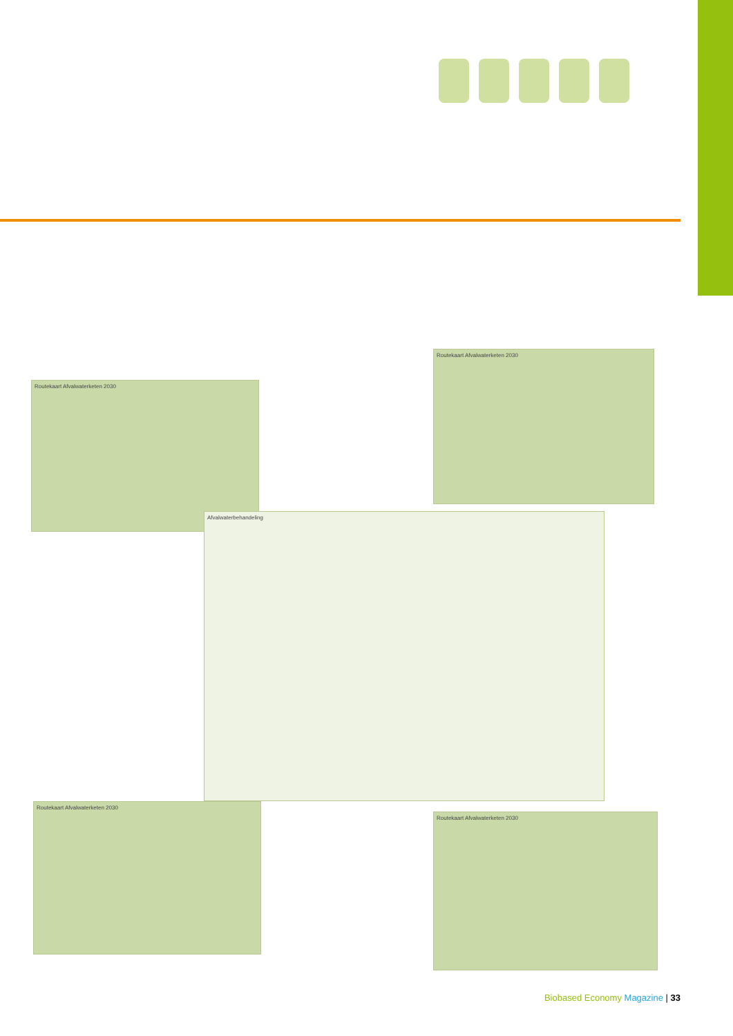Routekaart Afvalwaterketen 2030
Routekaart Afvalwaterketen 2030
Afvalwaterbehandeling
Routekaart Afvalwaterketen 2030
Routekaart Afvalwaterketen 2030
Biobased Economy Magazine | 33